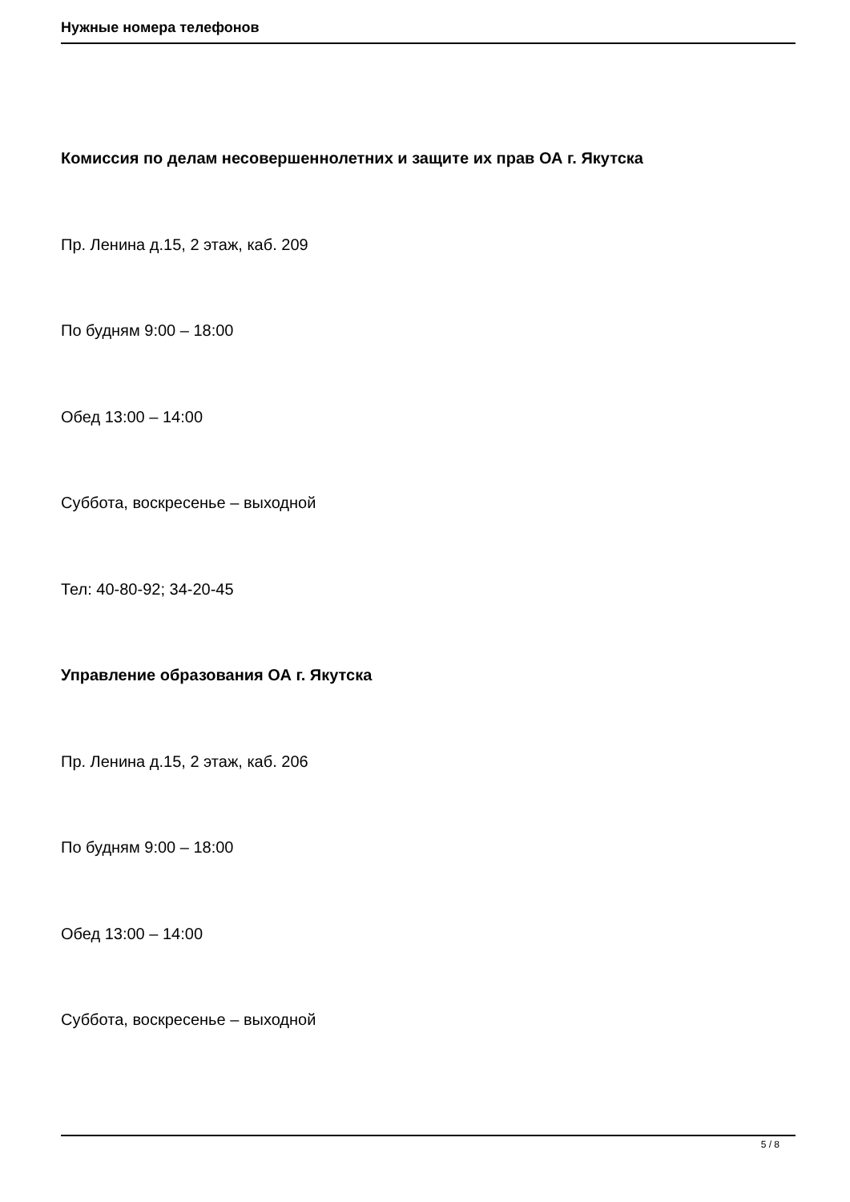Нужные номера телефонов
Комиссия по делам несовершеннолетних и защите их прав ОА г. Якутска
Пр. Ленина д.15, 2 этаж, каб. 209
По будням 9:00 – 18:00
Обед 13:00 – 14:00
Суббота, воскресенье – выходной
Тел: 40-80-92; 34-20-45
Управление образования ОА г. Якутска
Пр. Ленина д.15, 2 этаж, каб. 206
По будням 9:00 – 18:00
Обед 13:00 – 14:00
Суббота, воскресенье – выходной
5 / 8